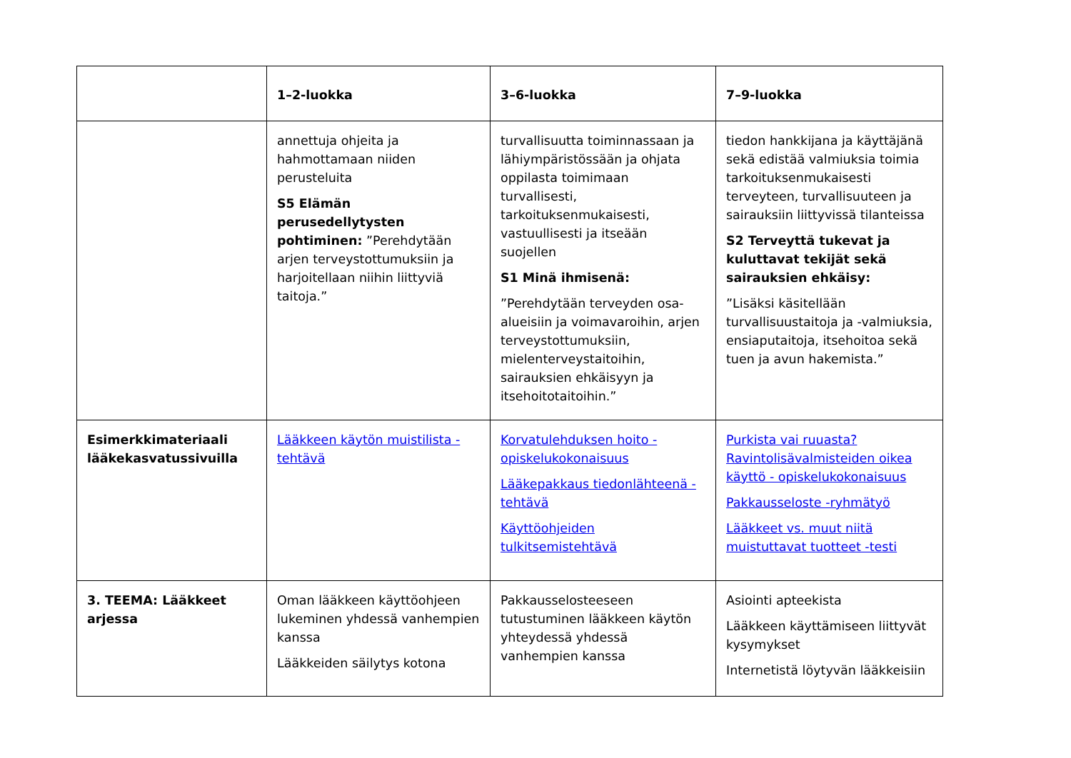| | 1–2-luokka | 3–6-luokka | 7–9-luokka |
| | annettuja ohjeita ja hahmottamaan niiden perusteluita S5 Elämän perusedellytysten pohtiminen: ”Perehdytään arjen terveystottumuksiin ja harjoitellaan niihin liittyviä taitoja.” | turvallisuutta toiminnassaan ja lähiympäristössään ja ohjata oppilasta toimimaan turvallisesti, tarkoituksenmukaisesti, vastuullisesti ja itseään suojellen S1 Minä ihmisenä: ”Perehdytään terveyden osa-alueisiin ja voimavaroihin, arjen terveystottumuksiin, mielenterveystaitoihin, sairauksien ehkäisyyn ja itsehoitotaitoihin.” | tiedon hankkijana ja käyttäjänä sekä edistää valmiuksia toimia tarkoituksenmukaisesti terveyteen, turvallisuuteen ja sairauksiin liittyvissä tilanteissa S2 Terveyttä tukevat ja kuluttavat tekijät sekä sairauksien ehkäisy: ”Lisäksi käsitellään turvallisuustaitoja ja -valmiuksia, ensiaputaitoja, itsehoitoa sekä tuen ja avun hakemista.” |
| Esimerkkimateriaali lääkekasvatussivuilla | Lääkkeen käytön muistilista - tehtävä | Korvatulehduksen hoito - opiskelukokonaisuus Lääkepakkaus tiedonlähteenä - tehtävä Käyttöohjeiden tulkitsemistehtävä | Purkista vai ruuasta? Ravintolisävalmisteiden oikea käyttö - opiskelukokonaisuus Pakkausseloste -ryhmätyö Lääkkeet vs. muut niitä muistuttavat tuotteet -testi |
| 3. TEEMA: Lääkkeet arjessa | Oman lääkkeen käyttöohjeen lukeminen yhdessä vanhempien kanssa Lääkkeiden säilytys kotona | Pakkausselosteeseen tutustuminen lääkkeen käytön yhteydessä yhdessä vanhempien kanssa | Asiointi apteekista Lääkkeen käyttämiseen liittyvät kysymykset Internetistä löytyvän lääkkeisiin |